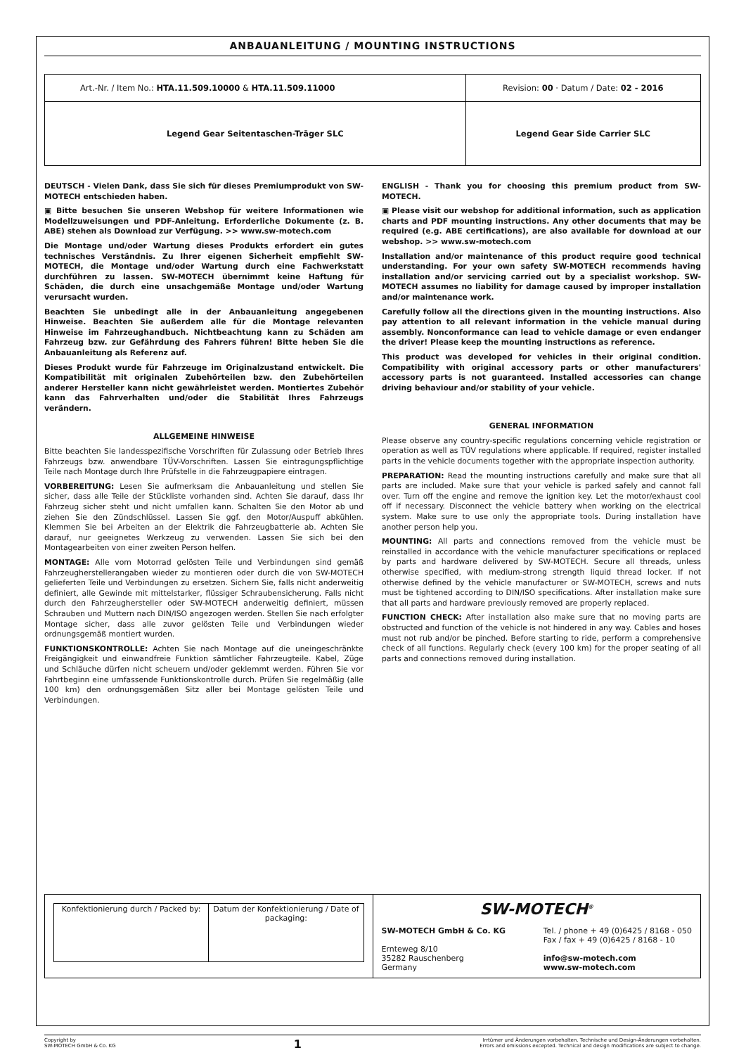ANBAUANLEITUNG / MOUNTING INSTRUCTIONS
| Art.-Nr. / Item No.: HTA.11.509.10000 & HTA.11.509.11000 | Revision: 00 · Datum / Date: 02 - 2016 |
| Legend Gear Seitentaschen-Träger SLC | Legend Gear Side Carrier SLC |
DEUTSCH - Vielen Dank, dass Sie sich für dieses Premiumprodukt von SW-MOTECH entschieden haben.
▣ Bitte besuchen Sie unseren Webshop für weitere Informationen wie Modellzuweisungen und PDF-Anleitung. Erforderliche Dokumente (z. B. ABE) stehen als Download zur Verfügung. >> www.sw-motech.com
Die Montage und/oder Wartung dieses Produkts erfordert ein gutes technisches Verständnis. Zu Ihrer eigenen Sicherheit empfiehlt SW-MOTECH, die Montage und/oder Wartung durch eine Fachwerkstatt durchführen zu lassen. SW-MOTECH übernimmt keine Haftung für Schäden, die durch eine unsachgemäße Montage und/oder Wartung verursacht wurden.
Beachten Sie unbedingt alle in der Anbauanleitung angegebenen Hinweise. Beachten Sie außerdem alle für die Montage relevanten Hinweise im Fahrzeughandbuch. Nichtbeachtung kann zu Schäden am Fahrzeug bzw. zur Gefährdung des Fahrers führen! Bitte heben Sie die Anbauanleitung als Referenz auf.
Dieses Produkt wurde für Fahrzeuge im Originalzustand entwickelt. Die Kompatibilität mit originalen Zubehörteilen bzw. den Zubehörteilen anderer Hersteller kann nicht gewährleistet werden. Montiertes Zubehör kann das Fahrverhalten und/oder die Stabilität Ihres Fahrzeugs verändern.
ALLGEMEINE HINWEISE
Bitte beachten Sie landesspezifische Vorschriften für Zulassung oder Betrieb Ihres Fahrzeugs bzw. anwendbare TÜV-Vorschriften. Lassen Sie eintragungspflichtige Teile nach Montage durch Ihre Prüfstelle in die Fahrzeugpapiere eintragen.
VORBEREITUNG: Lesen Sie aufmerksam die Anbauanleitung und stellen Sie sicher, dass alle Teile der Stückliste vorhanden sind. Achten Sie darauf, dass Ihr Fahrzeug sicher steht und nicht umfallen kann. Schalten Sie den Motor ab und ziehen Sie den Zündschlüssel. Lassen Sie ggf. den Motor/Auspuff abkühlen. Klemmen Sie bei Arbeiten an der Elektrik die Fahrzeugbatterie ab. Achten Sie darauf, nur geeignetes Werkzeug zu verwenden. Lassen Sie sich bei den Montagearbeiten von einer zweiten Person helfen.
MONTAGE: Alle vom Motorrad gelösten Teile und Verbindungen sind gemäß Fahrzeugherstellerangaben wieder zu montieren oder durch die von SW-MOTECH gelieferten Teile und Verbindungen zu ersetzen. Sichern Sie, falls nicht anderweitig definiert, alle Gewinde mit mittelstarker, flüssiger Schraubensicherung. Falls nicht durch den Fahrzeughersteller oder SW-MOTECH anderweitig definiert, müssen Schrauben und Muttern nach DIN/ISO angezogen werden. Stellen Sie nach erfolgter Montage sicher, dass alle zuvor gelösten Teile und Verbindungen wieder ordnungsgemäß montiert wurden.
FUNKTIONSKONTROLLE: Achten Sie nach Montage auf die uneingeschränkte Freigängigkeit und einwandfreie Funktion sämtlicher Fahrzeugteile. Kabel, Züge und Schläuche dürfen nicht scheuern und/oder geklemmt werden. Führen Sie vor Fahrtbeginn eine umfassende Funktionskontrolle durch. Prüfen Sie regelmäßig (alle 100 km) den ordnungsgemäßen Sitz aller bei Montage gelösten Teile und Verbindungen.
ENGLISH - Thank you for choosing this premium product from SW-MOTECH.
▣ Please visit our webshop for additional information, such as application charts and PDF mounting instructions. Any other documents that may be required (e.g. ABE certifications), are also available for download at our webshop. >> www.sw-motech.com
Installation and/or maintenance of this product require good technical understanding. For your own safety SW-MOTECH recommends having installation and/or servicing carried out by a specialist workshop. SW-MOTECH assumes no liability for damage caused by improper installation and/or maintenance work.
Carefully follow all the directions given in the mounting instructions. Also pay attention to all relevant information in the vehicle manual during assembly. Nonconformance can lead to vehicle damage or even endanger the driver! Please keep the mounting instructions as reference.
This product was developed for vehicles in their original condition. Compatibility with original accessory parts or other manufacturers' accessory parts is not guaranteed. Installed accessories can change driving behaviour and/or stability of your vehicle.
GENERAL INFORMATION
Please observe any country-specific regulations concerning vehicle registration or operation as well as TÜV regulations where applicable. If required, register installed parts in the vehicle documents together with the appropriate inspection authority.
PREPARATION: Read the mounting instructions carefully and make sure that all parts are included. Make sure that your vehicle is parked safely and cannot fall over. Turn off the engine and remove the ignition key. Let the motor/exhaust cool off if necessary. Disconnect the vehicle battery when working on the electrical system. Make sure to use only the appropriate tools. During installation have another person help you.
MOUNTING: All parts and connections removed from the vehicle must be reinstalled in accordance with the vehicle manufacturer specifications or replaced by parts and hardware delivered by SW-MOTECH. Secure all threads, unless otherwise specified, with medium-strong strength liquid thread locker. If not otherwise defined by the vehicle manufacturer or SW-MOTECH, screws and nuts must be tightened according to DIN/ISO specifications. After installation make sure that all parts and hardware previously removed are properly replaced.
FUNCTION CHECK: After installation also make sure that no moving parts are obstructed and function of the vehicle is not hindered in any way. Cables and hoses must not rub and/or be pinched. Before starting to ride, perform a comprehensive check of all functions. Regularly check (every 100 km) for the proper seating of all parts and connections removed during installation.
| / Konfektionierung durch / Packed by: / Datum der Konfektionierung / Date of packaging: / | SW-MOTECH<sup>®</sup> SW-MOTECH GmbH & Co. KG Ernteweg 8/10 35282 Rauschenberg Germany Tel. / phone + 49 (0)6425 / 8168 - 050 Fax / fax + 49 (0)6425 / 8168 - 10 info@sw-motech.com www.sw-motech.com |
Copyright by
SW-MOTECH GmbH & Co. KG
1
Irrtümer und Änderungen vorbehalten. Technische und Design-Änderungen vorbehalten.
Errors and omissions excepted. Technical and design modifications are subject to change.